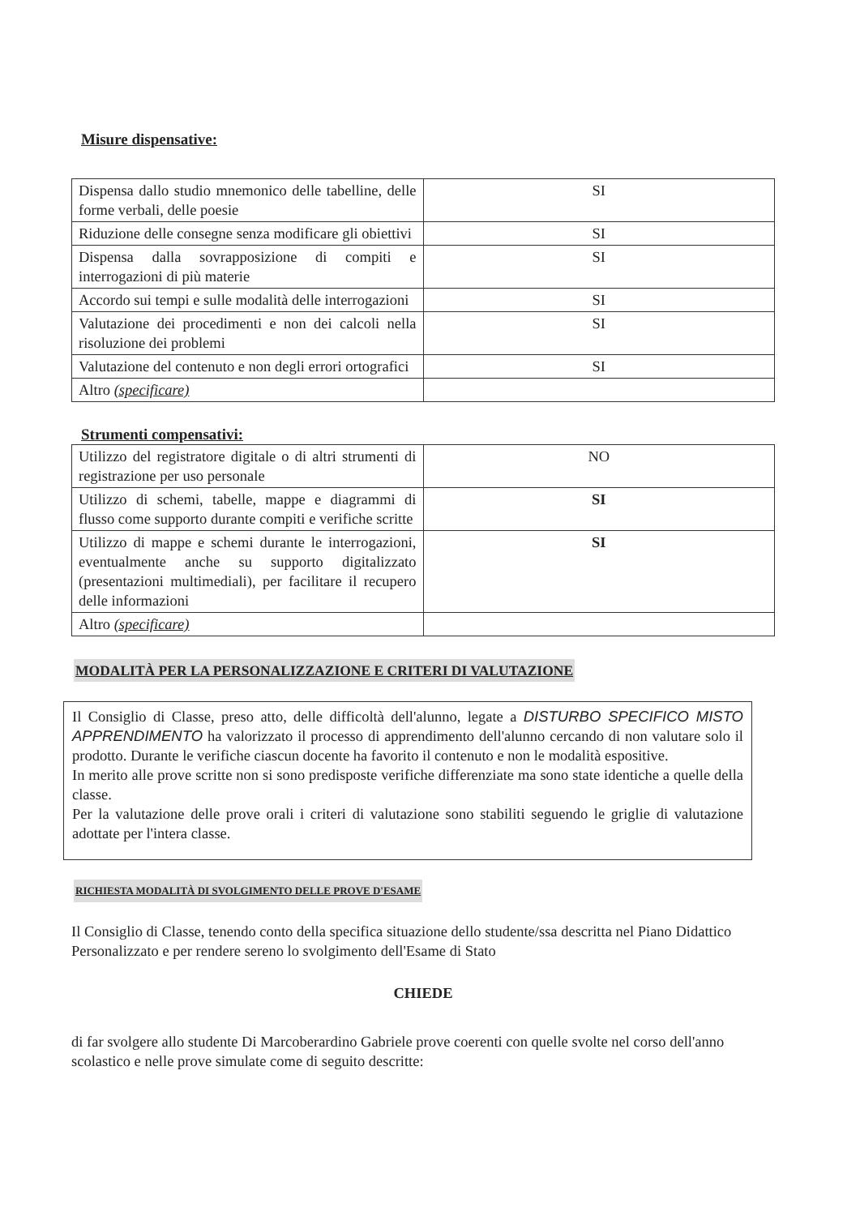Misure dispensative:
| Dispensa dallo studio mnemonico delle tabelline, delle forme verbali, delle poesie | SI |
| Riduzione delle consegne senza modificare gli obiettivi | SI |
| Dispensa dalla sovrapposizione di compiti e interrogazioni di più materie | SI |
| Accordo sui tempi e sulle modalità delle interrogazioni | SI |
| Valutazione dei procedimenti e non dei calcoli nella risoluzione dei problemi | SI |
| Valutazione del contenuto e non degli errori ortografici | SI |
| Altro (specificare) | |
Strumenti compensativi:
| Utilizzo del registratore digitale o di altri strumenti di registrazione per uso personale | NO |
| Utilizzo di schemi, tabelle, mappe e diagrammi di flusso come supporto durante compiti e verifiche scritte | SI |
| Utilizzo di mappe e schemi durante le interrogazioni, eventualmente anche su supporto digitalizzato (presentazioni multimediali), per facilitare il recupero delle informazioni | SI |
| Altro (specificare) | |
MODALITÀ PER LA PERSONALIZZAZIONE E CRITERI DI VALUTAZIONE
Il Consiglio di Classe, preso atto, delle difficoltà dell'alunno, legate a DISTURBO SPECIFICO MISTO APPRENDIMENTO ha valorizzato il processo di apprendimento dell'alunno cercando di non valutare solo il prodotto. Durante le verifiche ciascun docente ha favorito il contenuto e non le modalità espositive.
In merito alle prove scritte non si sono predisposte verifiche differenziate ma sono state identiche a quelle della classe.
Per la valutazione delle prove orali i criteri di valutazione sono stabiliti seguendo le griglie di valutazione adottate per l'intera classe.
RICHIESTA MODALITÀ DI SVOLGIMENTO DELLE PROVE D'ESAME
Il Consiglio di Classe, tenendo conto della specifica situazione dello studente/ssa descritta nel Piano Didattico Personalizzato e per rendere sereno lo svolgimento dell'Esame di Stato
CHIEDE
di far svolgere allo studente Di Marcoberardino Gabriele prove coerenti con quelle svolte nel corso dell'anno scolastico e nelle prove simulate come di seguito descritte: